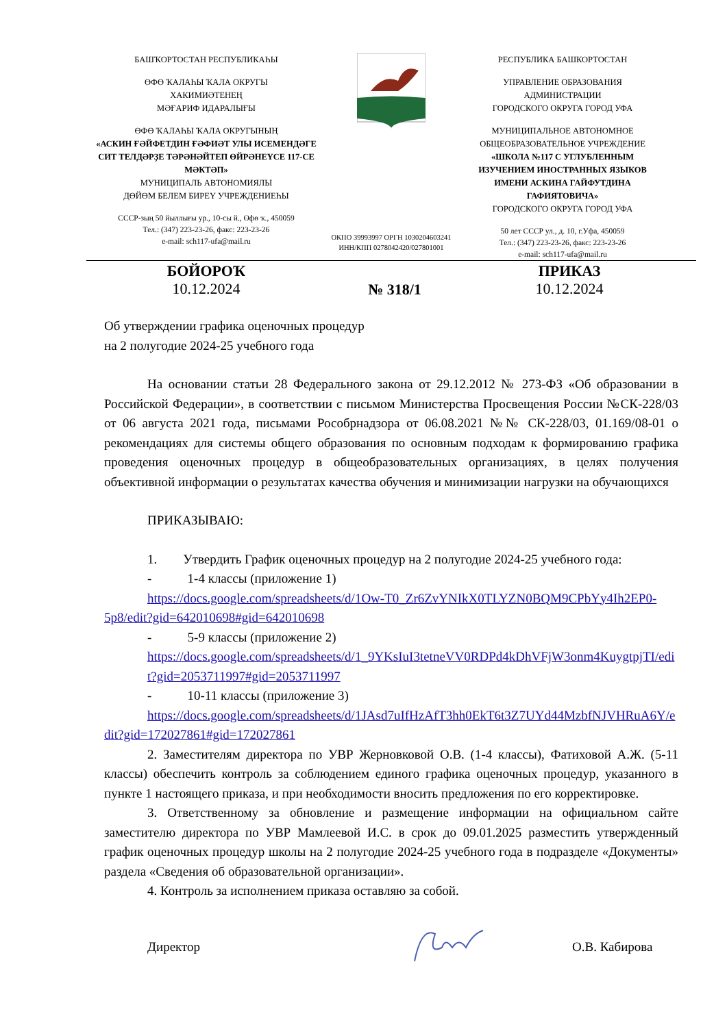БАШҠОРТОСТАН РЕСПУБЛИКАҺЫ
ӨФӨ ҠАЛАҺЫ ҠАЛА ОКРУГЫ
ХАКИМИӘТЕНЕҢ
МӘҒАРИФ ИДАРАЛЫҒЫ
ӨФӨ ҠАЛАҺЫ ҠАЛА ОКРУГЫНЫҢ
«АСКИН ҒӘЙФЕТДИН ҒӘФИӘТ УЛЫ ИСЕМЕНДӘГЕ СИТ ТЕЛДӘРҘЕ ТӘРӘНӘЙТЕП ӨЙРӘНЕҮСЕ 117-СЕ МӘКТӘП»
МУНИЦИПАЛЬ АВТОНОМИЯЛЫ
ДӨЙӨМ БЕЛЕМ БИРЕҮ УЧРЕЖДЕНИЕҺЫ
СССР-зың 50 йыллығы ур., 10-сы й., Өфө ҡ., 450059
Тел.: (347) 223-23-26, факс: 223-23-26
e-mail: sch117-ufa@mail.ru
ОКПО 39993997 ОРГН 1030204603241
ИНН/КПП 0278042420/027801001
РЕСПУБЛИКА БАШКОРТОСТАН
УПРАВЛЕНИЕ ОБРАЗОВАНИЯ
АДМИНИСТРАЦИИ
ГОРОДСКОГО ОКРУГА ГОРОД УФА
МУНИЦИПАЛЬНОЕ АВТОНОМНОЕ ОБЩЕОБРАЗОВАТЕЛЬНОЕ УЧРЕЖДЕНИЕ «ШКОЛА №117 С УГЛУБЛЕННЫМ ИЗУЧЕНИЕМ ИНОСТРАННЫХ ЯЗЫКОВ ИМЕНИ АСКИНА ГАЙФУТДИНА ГАФИЯТОВИЧА»
ГОРОДСКОГО ОКРУГА ГОРОД УФА
50 лет СССР ул., д. 10, г.Уфа, 450059
Тел.: (347) 223-23-26, факс: 223-23-26
e-mail: sch117-ufa@mail.ru
БОЙОРОҠ
10.12.2024
№ 318/1
ПРИКАЗ
10.12.2024
Об утверждении графика оценочных процедур
на 2 полугодие 2024-25 учебного года
На основании статьи 28 Федерального закона от 29.12.2012 № 273-ФЗ «Об образовании в Российской Федерации», в соответствии с письмом Министерства Просвещения России №СК-228/03 от 06 августа 2021 года, письмами Рособрнадзора от 06.08.2021 №№ СК-228/03, 01.169/08-01 о рекомендациях для системы общего образования по основным подходам к формированию графика проведения оценочных процедур в общеобразовательных организациях, в целях получения объективной информации о результатах качества обучения и минимизации нагрузки на обучающихся
ПРИКАЗЫВАЮ:
1. Утвердить График оценочных процедур на 2 полугодие 2024-25 учебного года:
- 1-4 классы (приложение 1)
https://docs.google.com/spreadsheets/d/1Ow-T0_Zr6ZvYNIkX0TLYZN0BQM9CPbYy4Ih2EP0-5p8/edit?gid=642010698#gid=642010698
- 5-9 классы (приложение 2)
https://docs.google.com/spreadsheets/d/1_9YKsIuI3tetneVV0RDPd4kDhVFjW3onm4KuygtpjTI/edit?gid=2053711997#gid=2053711997
- 10-11 классы (приложение 3)
https://docs.google.com/spreadsheets/d/1JAsd7uIfHzAfT3hh0EkT6t3Z7UYd44MzbfNJVHRuA6Y/edit?gid=172027861#gid=172027861
2. Заместителям директора по УВР Жерновковой О.В. (1-4 классы), Фатиховой А.Ж. (5-11 классы) обеспечить контроль за соблюдением единого графика оценочных процедур, указанного в пункте 1 настоящего приказа, и при необходимости вносить предложения по его корректировке.
3. Ответственному за обновление и размещение информации на официальном сайте заместителю директора по УВР Мамлеевой И.С. в срок до 09.01.2025 разместить утвержденный график оценочных процедур школы на 2 полугодие 2024-25 учебного года в подразделе «Документы» раздела «Сведения об образовательной организации».
4. Контроль за исполнением приказа оставляю за собой.
Директор О.В. Кабирова